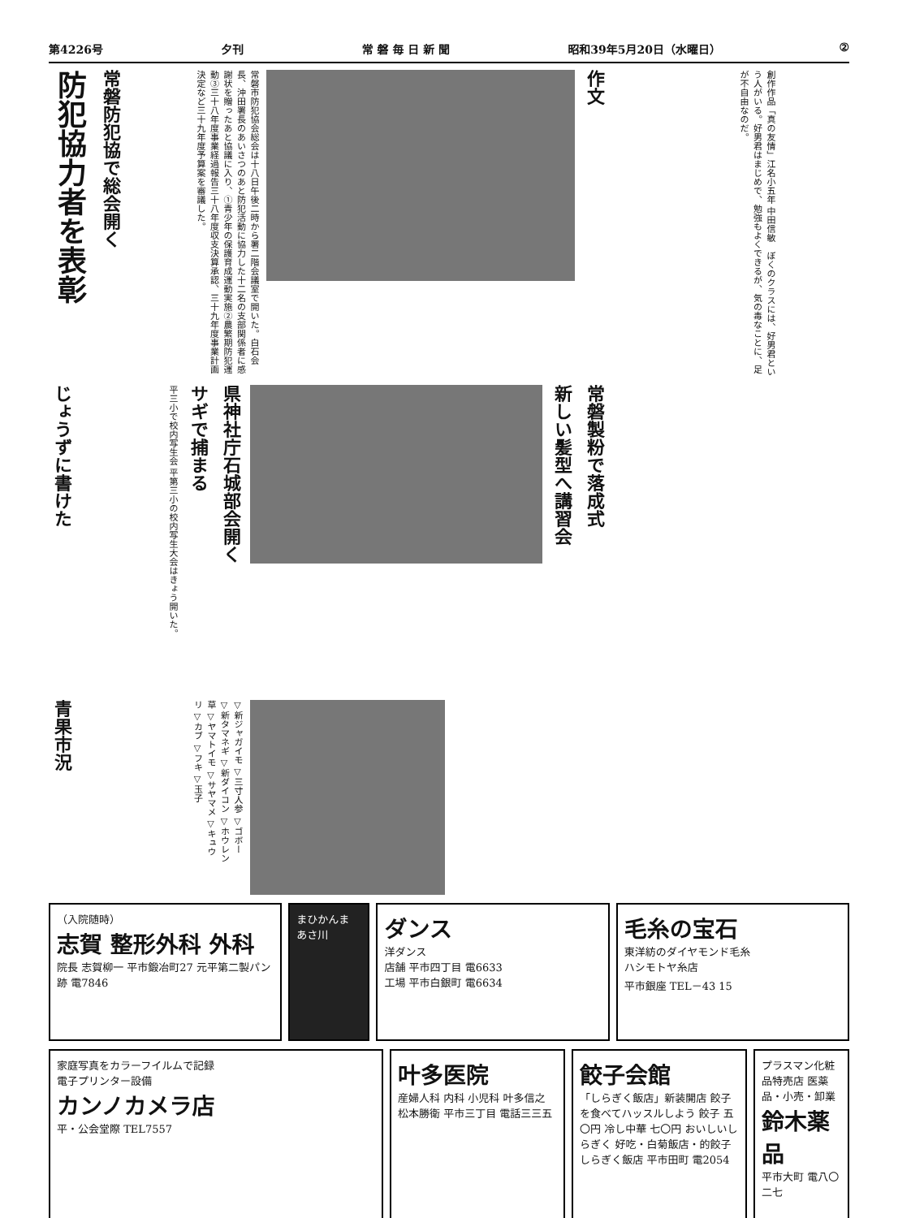第4226号 夕刊 常 磐 毎 日 新 聞 昭和39年5月20日（水曜日） ②
防犯協力者を表彰
常磐防犯協で総会開く
常磐市防犯協会総会は十八日午後二時から署二階会議室で開いた。白石会長、沖田署長のあいさつのあと防犯活動に協力した十二名の支部関係者に感謝状を贈ったあと協議に入り、①青少年の保護育成運動実施②農繁期防犯運動③三十八年度事業経過報告三十八年度収支決算承認、三十九年度事業計画決定など三十九年度予算案を審議した。
作文
創作作品「真の友情」江名小五年 中田信敏　ぼくのクラスには、好男君という人がいる。好男君はまじめで、勉強もよくできるが、気の毒なことに、足が不自由なのだ。
じょうずに書けた
平三小で校内写生会 平第三小の校内写生大会はきょう開いた。
サギで捕まる
県神社庁石城部会開く
新しい髪型へ講習会
常磐製粉で落成式
青果市況
▽新ジャガイモ ▽三寸人参 ▽ゴボー ▽新タマネギ ▽新ダイコン ▽ホウレン草 ▽ヤマトイモ ▽サヤマメ ▽キュウリ ▽カブ ▽フキ ▽玉子
（入院随時）
志賀 整形外科 外科
院長 志賀柳一 平市鍛冶町27 元平第二製パン跡 電7846
まひかんま あさ川
ダンス
洋ダンス
店舗 平市四丁目 電6633
工場 平市白銀町 電6634
毛糸の宝石
東洋紡のダイヤモンド毛糸
ハシモトヤ糸店
平市銀座 TEL－43 15
家庭写真をカラーフイルムで記録
電子プリンター設備
カンノカメラ店
平・公会堂際 TEL7557
叶多医院
産婦人科 内科 小児科 叶多信之 松本勝衛 平市三丁目 電話三三五
餃子会館
「しらぎく飯店」新装開店 餃子を食べてハッスルしよう 餃子 五〇円 冷し中華 七〇円 おいしいしらぎく 好吃・白菊飯店・的餃子 しらぎく飯店 平市田町 電2054
プラスマン化粧品特売店 医薬品・小売・卸業
鈴木薬品
平市大町 電八〇二七